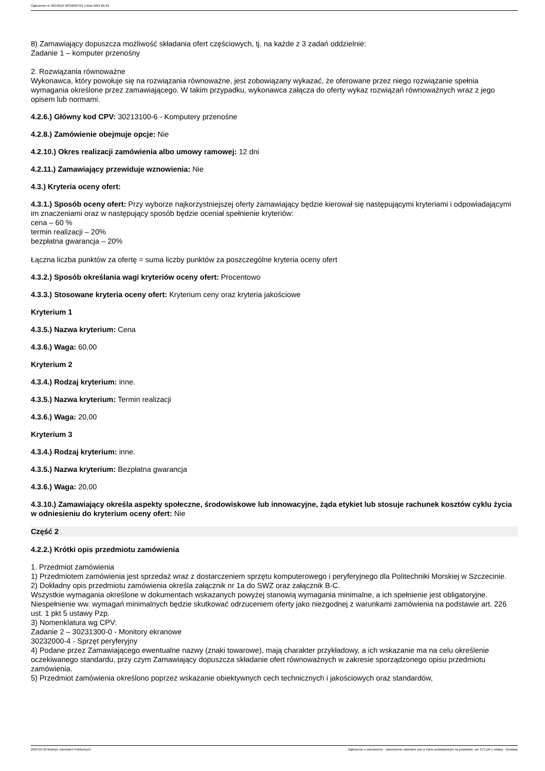Ogłoszenie nr 2024/BZP 00346027/01 z dnia 2024-05-29
8) Zamawiający dopuszcza możliwość składania ofert częściowych, tj. na każde z 3 zadań oddzielnie:
Zadanie 1 – komputer przenośny
2. Rozwiązania równoważne
Wykonawca, który powołuje się na rozwiązania równoważne, jest zobowiązany wykazać, że oferowane przez niego rozwiązanie spełnia wymagania określone przez zamawiającego. W takim przypadku, wykonawca załącza do oferty wykaz rozwiązań równoważnych wraz z jego opisem lub normami.
4.2.6.) Główny kod CPV: 30213100-6 - Komputery przenośne
4.2.8.) Zamówienie obejmuje opcje: Nie
4.2.10.) Okres realizacji zamówienia albo umowy ramowej: 12 dni
4.2.11.) Zamawiający przewiduje wznowienia: Nie
4.3.) Kryteria oceny ofert:
4.3.1.) Sposób oceny ofert: Przy wyborze najkorzystniejszej oferty zamawiający będzie kierował się następującymi kryteriami i odpowiadającymi im znaczeniami oraz w następujący sposób będzie oceniał spełnienie kryteriów:
cena – 60 %
termin realizacji – 20%
bezpłatna gwarancja – 20%
Łączna liczba punktów za ofertę = suma liczby punktów za poszczególne kryteria oceny ofert
4.3.2.) Sposób określania wagi kryteriów oceny ofert: Procentowo
4.3.3.) Stosowane kryteria oceny ofert: Kryterium ceny oraz kryteria jakościowe
Kryterium 1
4.3.5.) Nazwa kryterium: Cena
4.3.6.) Waga: 60,00
Kryterium 2
4.3.4.) Rodzaj kryterium: inne.
4.3.5.) Nazwa kryterium: Termin realizacji
4.3.6.) Waga: 20,00
Kryterium 3
4.3.4.) Rodzaj kryterium: inne.
4.3.5.) Nazwa kryterium: Bezpłatna gwarancja
4.3.6.) Waga: 20,00
4.3.10.) Zamawiający określa aspekty społeczne, środowiskowe lub innowacyjne, żąda etykiet lub stosuje rachunek kosztów cyklu życia w odniesieniu do kryterium oceny ofert: Nie
Część 2
4.2.2.) Krótki opis przedmiotu zamówienia
1. Przedmiot zamówienia
1) Przedmiotem zamówienia jest sprzedaż wraz z dostarczeniem sprzętu komputerowego i peryferyjnego dla Politechniki Morskiej w Szczecinie.
2) Dokładny opis przedmiotu zamówienia określa załącznik nr 1a do SWZ oraz załącznik B-C.
Wszystkie wymagania określone w dokumentach wskazanych powyżej stanowią wymagania minimalne, a ich spełnienie jest obligatoryjne. Niespełnienie ww. wymagań minimalnych będzie skutkować odrzuceniem oferty jako niezgodnej z warunkami zamówienia na podstawie art. 226 ust. 1 pkt 5 ustawy Pzp.
3) Nomenklatura wg CPV:
Zadanie 2 – 30231300-0 - Monitory ekranowe
30232000-4 - Sprzęt peryferyjny
4) Podane przez Zamawiającego ewentualne nazwy (znaki towarowe), mają charakter przykładowy, a ich wskazanie ma na celu określenie oczekiwanego standardu, przy czym Zamawiający dopuszcza składanie ofert równoważnych w zakresie sporządzonego opisu przedmiotu zamówienia.
5) Przedmiot zamówienia określono poprzez wskazanie obiektywnych cech technicznych i jakościowych oraz standardów,
2024-05-29 Biuletyn Zamówień Publicznych Ogłoszenie o zamówieniu - Zamówienie udzielane jest w trybie podstawowym na podstawie: art. 275 pkt 1 ustawy - Dostawy